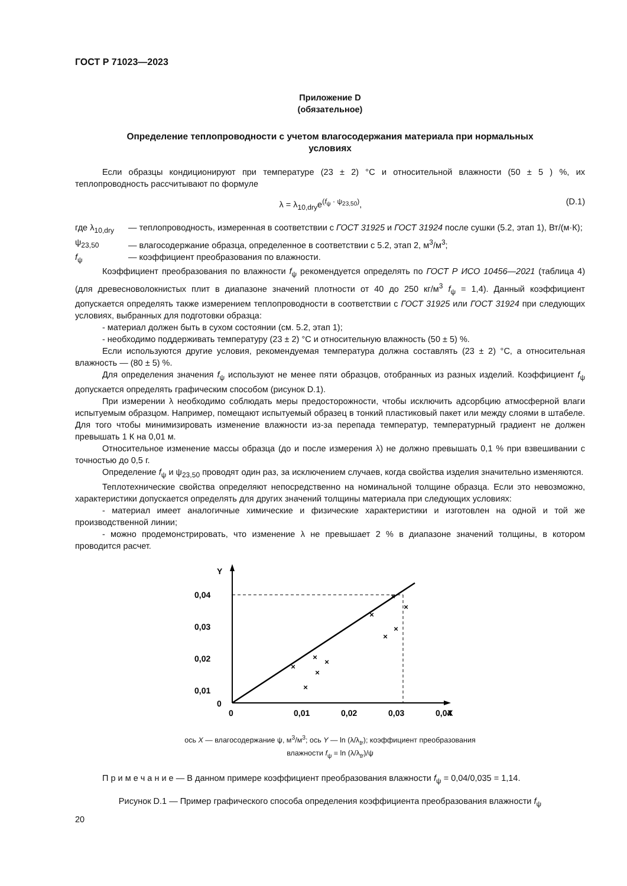ГОСТ Р 71023—2023
Приложение D
(обязательное)
Определение теплопроводности с учетом влагосодержания материала при нормальных
условиях
Если образцы кондиционируют при температуре (23 ± 2) °С и относительной влажности (50 ± 5 ) %, их теплопроводность рассчитывают по формуле
λ = λ<sub>10,dry</sub>e<sup>(f<sub>ψ</sub> · ψ<sub>23,50</sub>)</sup>, (D.1)
где λ<sub>10,dry</sub>
— теплопроводность, измеренная в соответствии с ГОСТ 31925 и ГОСТ 31924 после сушки (5.2, этап 1), Вт/(м·К);
ψ<sub>23,50</sub> — влагосодержание образца, определенное в соответствии с 5.2, этап 2, м<sup>3</sup>/м<sup>3</sup>;
f<sub>ψ</sub> — коэффициент преобразования по влажности.
Коэффициент преобразования по влажности f<sub>ψ</sub> рекомендуется определять по ГОСТ Р ИСО 10456—2021 (таблица 4) (для древесноволокнистых плит в диапазоне значений плотности от 40 до 250 кг/м<sup>3</sup> f<sub>ψ</sub> = 1,4). Данный коэффициент допускается определять также измерением теплопроводности в соответствии с ГОСТ 31925 или ГОСТ 31924 при следующих условиях, выбранных для подготовки образца:
- материал должен быть в сухом состоянии (см. 5.2, этап 1);
- необходимо поддерживать температуру (23 ± 2) °С и относительную влажность (50 ± 5) %.
Если используются другие условия, рекомендуемая температура должна составлять (23 ± 2) °С, а относительная влажность — (80 ± 5) %.
Для определения значения f<sub>ψ</sub> используют не менее пяти образцов, отобранных из разных изделий. Коэффициент f<sub>ψ</sub> допускается определять графическим способом (рисунок D.1).
При измерении λ необходимо соблюдать меры предосторожности, чтобы исключить адсорбцию атмосферной влаги испытуемым образцом. Например, помещают испытуемый образец в тонкий пластиковый пакет или между слоями в штабеле. Для того чтобы минимизировать изменение влажности из-за перепада температур, температурный градиент не должен превышать 1 К на 0,01 м.
Относительное изменение массы образца (до и после измерения λ) не должно превышать 0,1 % при взвешивании с точностью до 0,5 г.
Определение f<sub>ψ</sub> и ψ<sub>23,50</sub> проводят один раз, за исключением случаев, когда свойства изделия значительно изменяются.
Теплотехнические свойства определяют непосредственно на номинальной толщине образца. Если это невозможно, характеристики допускается определять для других значений толщины материала при следующих условиях:
- материал имеет аналогичные химические и физические характеристики и изготовлен на одной и той же производственной линии;
- можно продемонстрировать, что изменение λ не превышает 2 % в диапазоне значений толщины, в котором проводится расчет.
Y
X
0,04
0,03
0,02
0,01
0
0
0,01
0,02
0,03
0,04
×
×
×
×
×
×
×
×
×
×
ось X — влагосодержание ψ, м<sup>3</sup>/м<sup>3</sup>; ось Y — ln (λ/λ<sub>tr</sub>); коэффициент преобразования
влажности f<sub>ψ</sub> = ln (λ/λ<sub>tr</sub>)/ψ
П р и м е ч а н и е — В данном примере коэффициент преобразования влажности f<sub>ψ</sub> = 0,04/0,035 = 1,14.
Рисунок D.1 — Пример графического способа определения коэффициента преобразования влажности f<sub>ψ</sub>
20